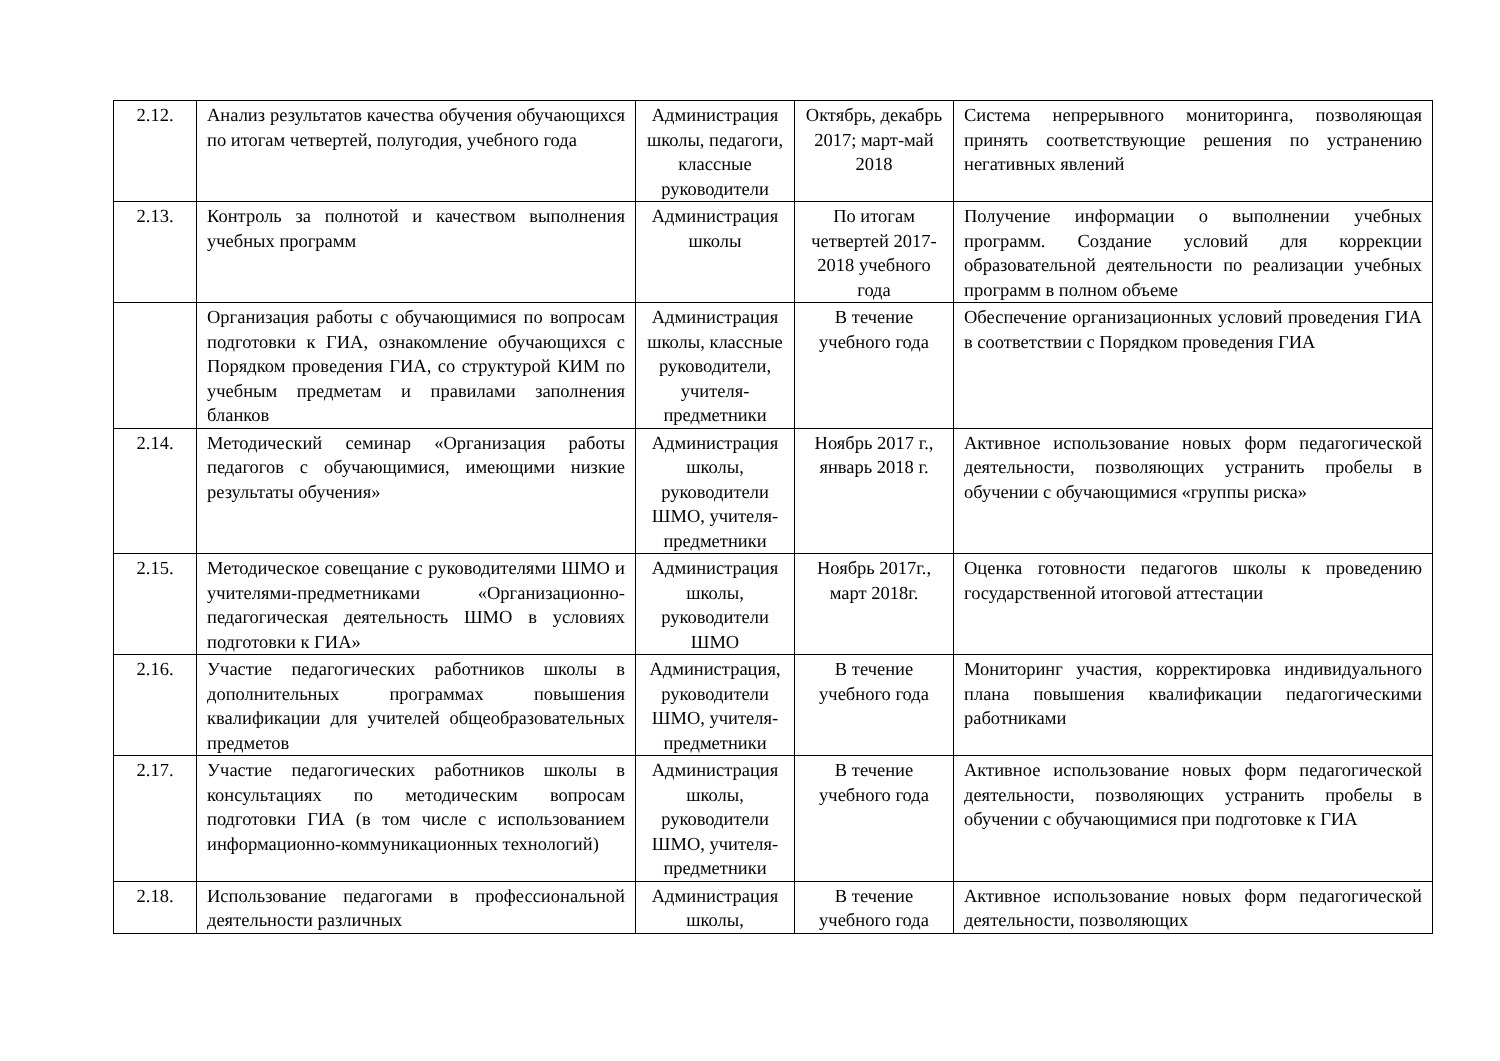| 2.12. | Анализ результатов качества обучения обучающихся по итогам четвертей, полугодия, учебного года | Администрация школы, педагоги, классные руководители | Октябрь, декабрь 2017; март-май 2018 | Система непрерывного мониторинга, позволяющая принять соответствующие решения по устранению негативных явлений |
| 2.13. | Контроль за полнотой и качеством выполнения учебных программ | Администрация школы | По итогам четвертей 2017-2018 учебного года | Получение информации о выполнении учебных программ. Создание условий для коррекции образовательной деятельности по реализации учебных программ в полном объеме |
| | Организация работы с обучающимися по вопросам подготовки к ГИА, ознакомление обучающихся с Порядком проведения ГИА, со структурой КИМ по учебным предметам и правилами заполнения бланков | Администрация школы, классные руководители, учителя-предметники | В течение учебного года | Обеспечение организационных условий проведения ГИА в соответствии с Порядком проведения ГИА |
| 2.14. | Методический семинар «Организация работы педагогов с обучающимися, имеющими низкие результаты обучения» | Администрация школы, руководители ШМО, учителя-предметники | Ноябрь 2017 г., январь 2018 г. | Активное использование новых форм педагогической деятельности, позволяющих устранить пробелы в обучении с обучающимися «группы риска» |
| 2.15. | Методическое совещание с руководителями ШМО и учителями-предметниками «Организационно-педагогическая деятельность ШМО в условиях подготовки к ГИА» | Администрация школы, руководители ШМО | Ноябрь 2017г., март 2018г. | Оценка готовности педагогов школы к проведению государственной итоговой аттестации |
| 2.16. | Участие педагогических работников школы в дополнительных программах повышения квалификации для учителей общеобразовательных предметов | Администрация, руководители ШМО, учителя-предметники | В течение учебного года | Мониторинг участия, корректировка индивидуального плана повышения квалификации педагогическими работниками |
| 2.17. | Участие педагогических работников школы в консультациях по методическим вопросам подготовки ГИА (в том числе с использованием информационно-коммуникационных технологий) | Администрация школы, руководители ШМО, учителя-предметники | В течение учебного года | Активное использование новых форм педагогической деятельности, позволяющих устранить пробелы в обучении с обучающимися при подготовке к ГИА |
| 2.18. | Использование педагогами в профессиональной деятельности различных | Администрация школы, | В течение учебного года | Активное использование новых форм педагогической деятельности, позволяющих |